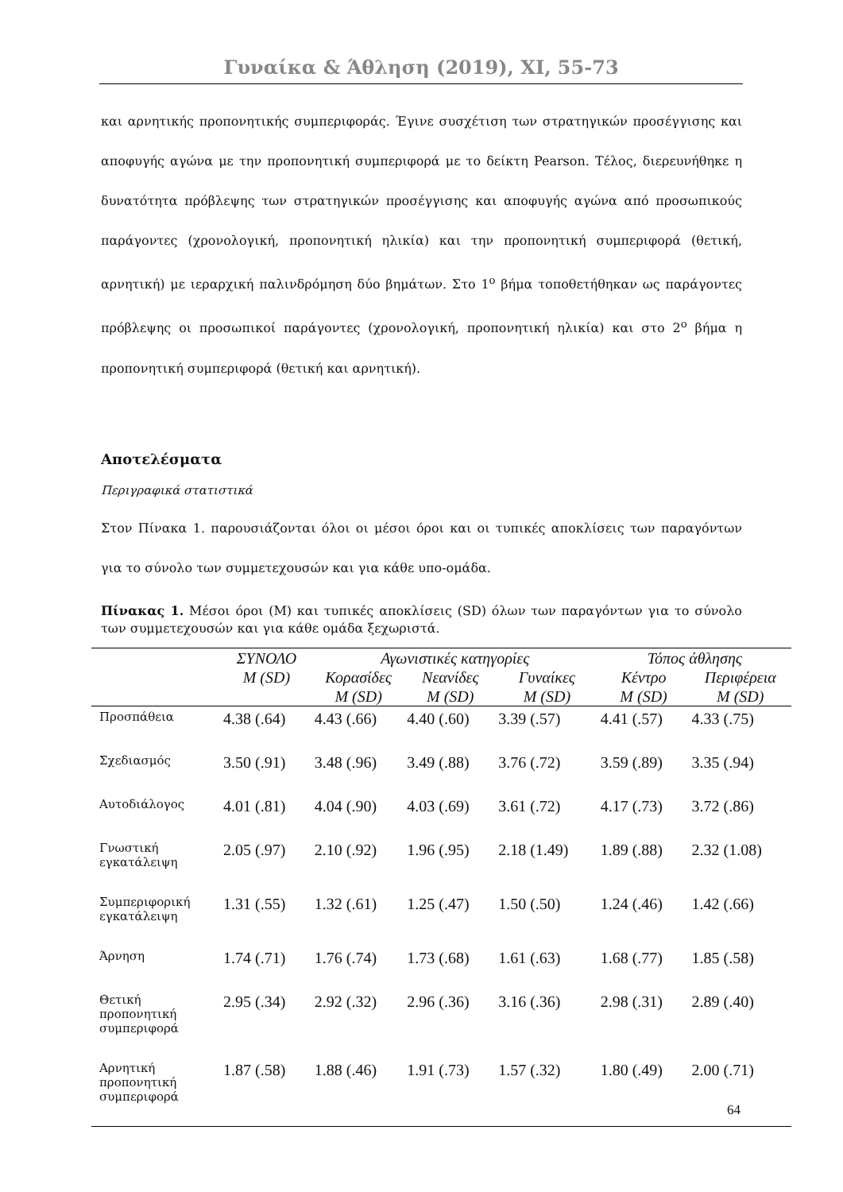Γυναίκα & Άθληση (2019), XI, 55-73
και αρνητικής προπονητικής συμπεριφοράς. Έγινε συσχέτιση των στρατηγικών προσέγγισης και αποφυγής αγώνα με την προπονητική συμπεριφορά με το δείκτη Pearson. Τέλος, διερευνήθηκε η δυνατότητα πρόβλεψης των στρατηγικών προσέγγισης και αποφυγής αγώνα από προσωπικούς παράγοντες (χρονολογική, προπονητική ηλικία) και την προπονητική συμπεριφορά (θετική, αρνητική) με ιεραρχική παλινδρόμηση δύο βημάτων. Στο 1<sup>ο</sup> βήμα τοποθετήθηκαν ως παράγοντες πρόβλεψης οι προσωπικοί παράγοντες (χρονολογική, προπονητική ηλικία) και στο 2<sup>ο</sup> βήμα η προπονητική συμπεριφορά (θετική και αρνητική).
Αποτελέσματα
Περιγραφικά στατιστικά
Στον Πίνακα 1. παρουσιάζονται όλοι οι μέσοι όροι και οι τυπικές αποκλίσεις των παραγόντων για το σύνολο των συμμετεχουσών και για κάθε υπο-ομάδα.
Πίνακας 1. Μέσοι όροι (M) και τυπικές αποκλίσεις (SD) όλων των παραγόντων για το σύνολο των συμμετεχουσών και για κάθε ομάδα ξεχωριστά.
| | ΣΥΝΟΛΟ | Αγωνιστικές κατηγορίες | | | Τόπος άθλησης | |
| --- | --- | --- | --- | --- | --- | --- |
| | M (SD) | Κορασίδες | Νεανίδες | Γυναίκες | Κέντρο | Περιφέρεια |
| | | M (SD) | M (SD) | M (SD) | M (SD) | M (SD) |
| Προσπάθεια | 4.38 (.64) | 4.43 (.66) | 4.40 (.60) | 3.39 (.57) | 4.41 (.57) | 4.33 (.75) |
| Σχεδιασμός | 3.50 (.91) | 3.48 (.96) | 3.49 (.88) | 3.76 (.72) | 3.59 (.89) | 3.35 (.94) |
| Αυτοδιάλογος | 4.01 (.81) | 4.04 (.90) | 4.03 (.69) | 3.61 (.72) | 4.17 (.73) | 3.72 (.86) |
| Γνωστική εγκατάλειψη | 2.05 (.97) | 2.10 (.92) | 1.96 (.95) | 2.18 (1.49) | 1.89 (.88) | 2.32 (1.08) |
| Συμπεριφορική εγκατάλειψη | 1.31 (.55) | 1.32 (.61) | 1.25 (.47) | 1.50 (.50) | 1.24 (.46) | 1.42 (.66) |
| Άρνηση | 1.74 (.71) | 1.76 (.74) | 1.73 (.68) | 1.61 (.63) | 1.68 (.77) | 1.85 (.58) |
| Θετική προπονητική συμπεριφορά | 2.95 (.34) | 2.92 (.32) | 2.96 (.36) | 3.16 (.36) | 2.98 (.31) | 2.89 (.40) |
| Αρνητική προπονητική συμπεριφορά | 1.87 (.58) | 1.88 (.46) | 1.91 (.73) | 1.57 (.32) | 1.80 (.49) | 2.00 (.71) |
64